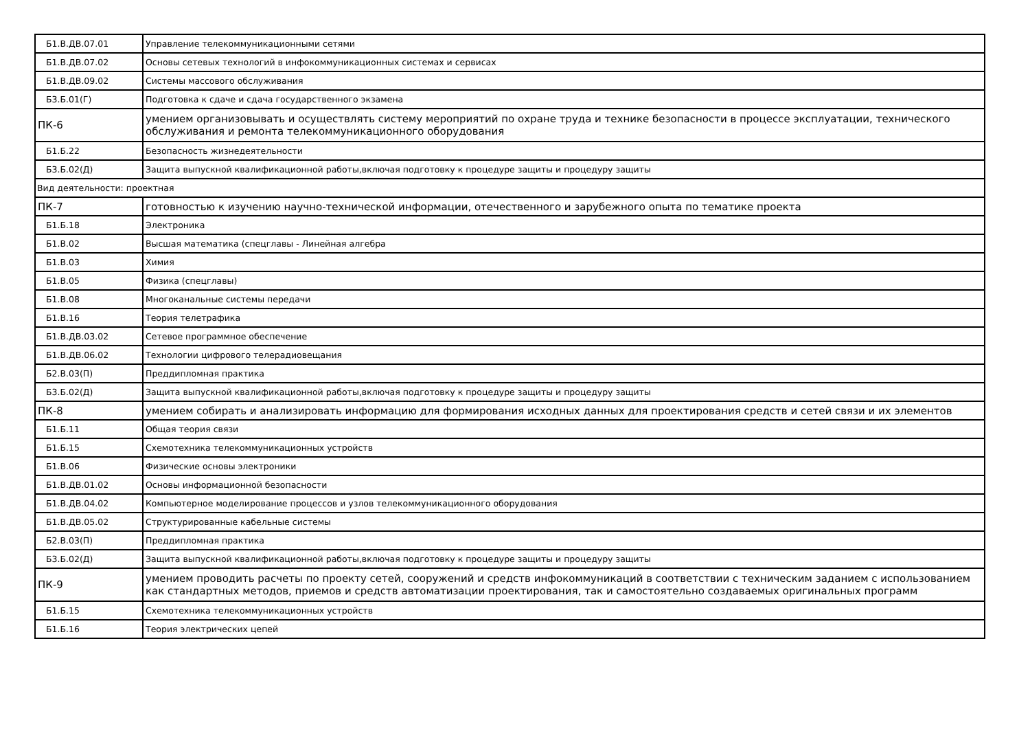| Б1.В.ДВ.07.01 | Управление телекоммуникационными сетями |
| Б1.В.ДВ.07.02 | Основы сетевых технологий в инфокоммуникационных системах и сервисах |
| Б1.В.ДВ.09.02 | Системы массового обслуживания |
| Б3.Б.01(Г) | Подготовка к сдаче и сдача государственного экзамена |
| ПК-6 | умением организовывать и осуществлять систему мероприятий по охране труда и технике безопасности в процессе эксплуатации, технического обслуживания и ремонта телекоммуникационного оборудования |
| Б1.Б.22 | Безопасность жизнедеятельности |
| Б3.Б.02(Д) | Защита выпускной квалификационной работы,включая подготовку к процедуре защиты и процедуру защиты |
| Вид деятельности: проектная | |
| ПК-7 | готовностью к изучению научно-технической информации, отечественного и зарубежного опыта по тематике проекта |
| Б1.Б.18 | Электроника |
| Б1.В.02 | Высшая математика (спецглавы - Линейная алгебра |
| Б1.В.03 | Химия |
| Б1.В.05 | Физика (спецглавы) |
| Б1.В.08 | Многоканальные системы передачи |
| Б1.В.16 | Теория телетрафика |
| Б1.В.ДВ.03.02 | Сетевое программное обеспечение |
| Б1.В.ДВ.06.02 | Технологии цифрового телерадиовещания |
| Б2.В.03(П) | Преддипломная практика |
| Б3.Б.02(Д) | Защита выпускной квалификационной работы,включая подготовку к процедуре защиты и процедуру защиты |
| ПК-8 | умением собирать и анализировать информацию для формирования исходных данных для проектирования средств и сетей связи и их элементов |
| Б1.Б.11 | Общая теория связи |
| Б1.Б.15 | Схемотехника телекоммуникационных устройств |
| Б1.В.06 | Физические основы электроники |
| Б1.В.ДВ.01.02 | Основы информационной безопасности |
| Б1.В.ДВ.04.02 | Компьютерное моделирование процессов и узлов телекоммуникационного оборудования |
| Б1.В.ДВ.05.02 | Структурированные кабельные системы |
| Б2.В.03(П) | Преддипломная практика |
| Б3.Б.02(Д) | Защита выпускной квалификационной работы,включая подготовку к процедуре защиты и процедуру защиты |
| ПК-9 | умением проводить расчеты по проекту сетей, сооружений и средств инфокоммуникаций в соответствии с техническим заданием с использованием как стандартных методов, приемов и средств автоматизации проектирования, так и самостоятельно создаваемых оригинальных программ |
| Б1.Б.15 | Схемотехника телекоммуникационных устройств |
| Б1.Б.16 | Теория электрических цепей |